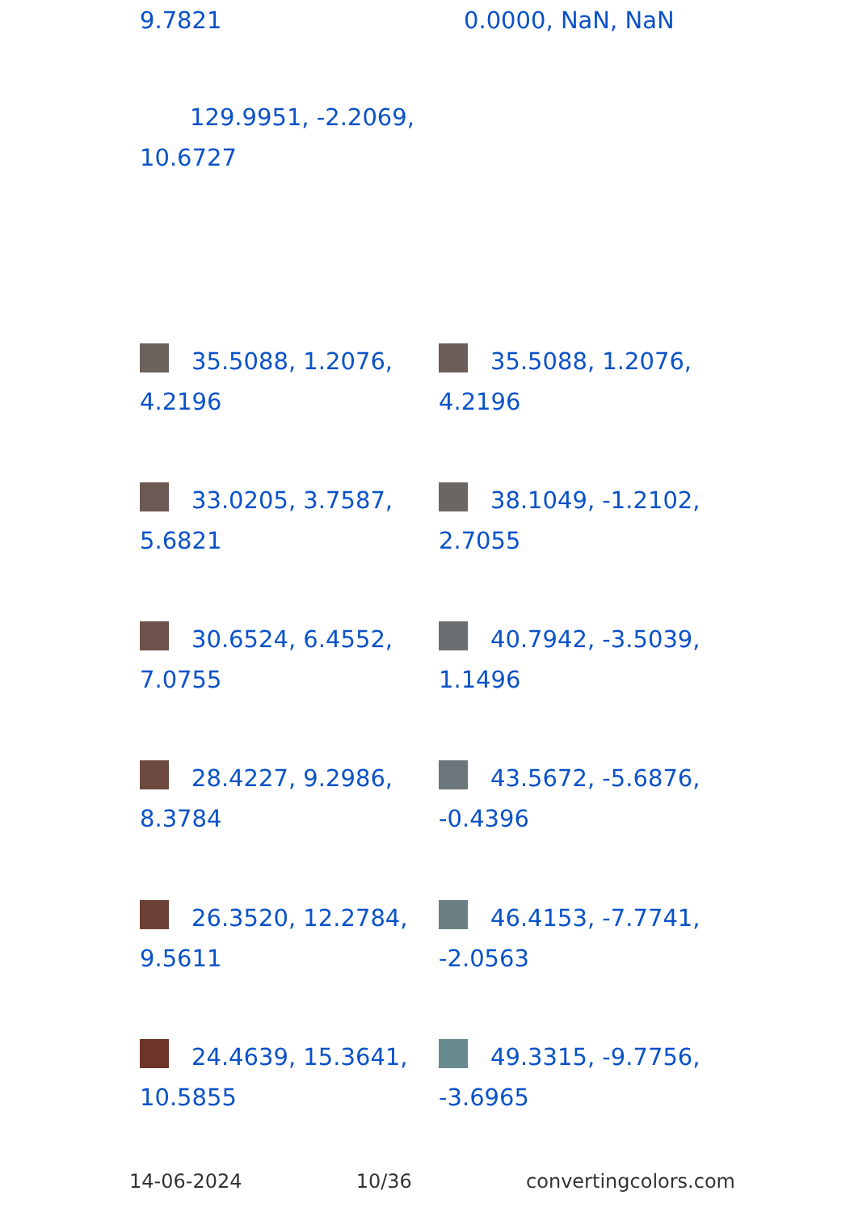9.7821 0.0000, NaN, NaN
129.9951, -2.2069,
10.6727
35.5088, 1.2076,
4.2196
35.5088, 1.2076,
4.2196
33.0205, 3.7587,
5.6821
38.1049, -1.2102,
2.7055
30.6524, 6.4552,
7.0755
40.7942, -3.5039,
1.1496
28.4227, 9.2986,
8.3784
43.5672, -5.6876,
-0.4396
26.3520, 12.2784,
9.5611
46.4153, -7.7741,
-2.0563
24.4639, 15.3641,
10.5855
49.3315, -9.7756,
-3.6965
14-06-2024 10/36 convertingcolors.com